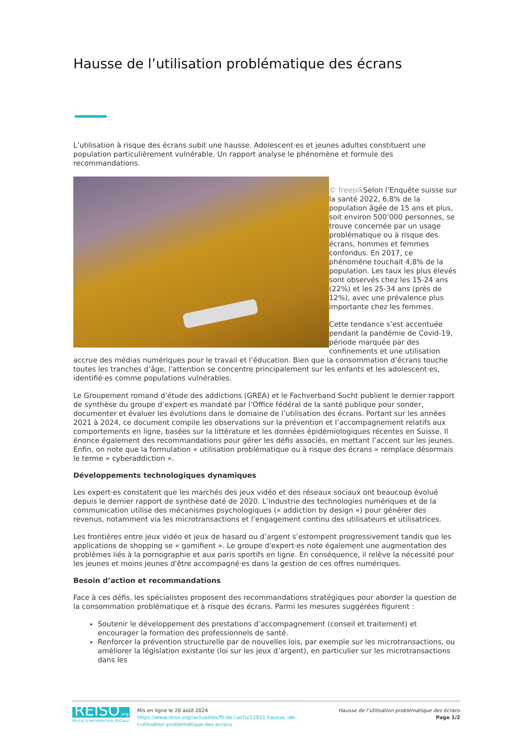Hausse de l’utilisation problématique des écrans
L’utilisation à risque des écrans subit une hausse. Adolescent·es et jeunes adultes constituent une population particulièrement vulnérable. Un rapport analyse le phénomène et formule des recommandations.
© freepik Selon l’Enquête suisse sur la santé 2022, 6,8% de la population âgée de 15 ans et plus, soit environ 500’000 personnes, se trouve concernée par un usage problématique ou à risque des écrans, hommes et femmes confondus. En 2017, ce phénomène touchait 4,8% de la population. Les taux les plus élevés sont observés chez les 15-24 ans (22%) et les 25-34 ans (près de 12%), avec une prévalence plus importante chez les femmes.
Cette tendance s’est accentuée pendant la pandémie de Covid-19, période marquée par des confinements et une utilisation accrue des médias numériques pour le travail et l’éducation. Bien que la consommation d’écrans touche toutes les tranches d’âge, l'attention se concentre principalement sur les enfants et les adolescent·es, identifié·es comme populations vulnérables.
Le Groupement romand d’étude des addictions (GREA) et le Fachverband Sucht publient le dernier rapport de synthèse du groupe d’expert·es mandaté par l’Office fédéral de la santé publique pour sonder, documenter et évaluer les évolutions dans le domaine de l’utilisation des écrans. Portant sur les années 2021 à 2024, ce document compile les observations sur la prévention et l’accompagnement relatifs aux comportements en ligne, basées sur la littérature et les données épidémiologiques récentes en Suisse. Il énonce également des recommandations pour gérer les défis associés, en mettant l’accent sur les jeunes. Enfin, on note que la formulation « utilisation problématique ou à risque des écrans » remplace désormais le terme « cyberaddiction ».
Développements technologiques dynamiques
Les expert·es constatent que les marchés des jeux vidéo et des réseaux sociaux ont beaucoup évolué depuis le dernier rapport de synthèse daté de 2020. L’industrie des technologies numériques et de la communication utilise des mécanismes psychologiques (« addiction by design ») pour générer des revenus, notamment via les microtransactions et l’engagement continu des utilisateurs et utilisatrices.
Les frontières entre jeux vidéo et jeux de hasard ou d’argent s’estompent progressivement tandis que les applications de shopping se « gamifient ». Le groupe d'expert·es note également une augmentation des problèmes liés à la pornographie et aux paris sportifs en ligne. En conséquence, il relève la nécessité pour les jeunes et moins jeunes d'être accompagné·es dans la gestion de ces offres numériques.
Besoin d’action et recommandations
Face à ces défis, les spécialistes proposent des recommandations stratégiques pour aborder la question de la consommation problématique et à risque des écrans. Parmi les mesures suggérées figurent :
Soutenir le développement des prestations d’accompagnement (conseil et traitement) et encourager la formation des professionnels de santé.
Renforcer la prévention structurelle par de nouvelles lois, par exemple sur les microtransactions, ou améliorer la législation existante (loi sur les jeux d’argent), en particulier sur les microtransactions dans les
REISO.org
REVUE D'INFORMATION SOCIALE
Mis en ligne le 20 août 2024
https://www.reiso.org//actualites/fil-de-l-actu/12921-hausse -de-l-utilisation-problematique-des-ecrans
Hausse de l’utilisation problématique des écrans
Page 1/2